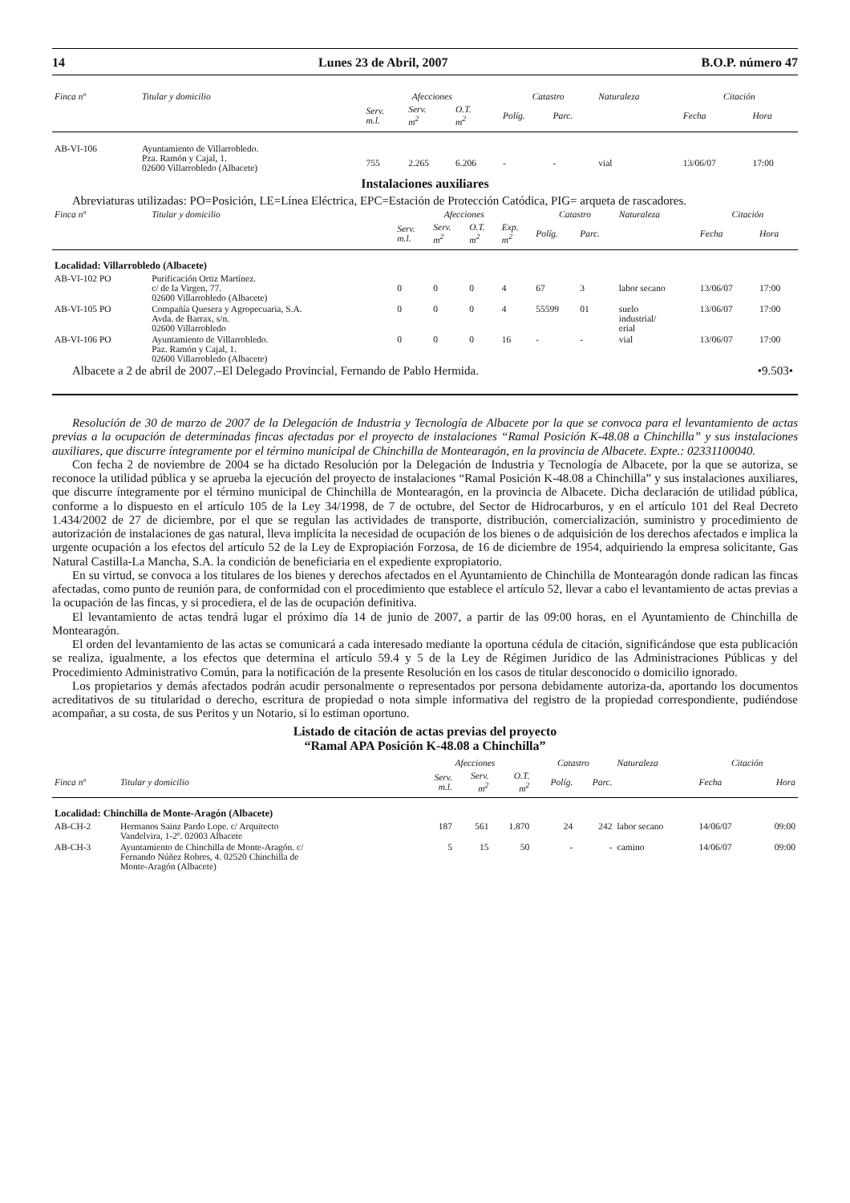14 Lunes 23 de Abril, 2007 B.O.P. número 47
| Finca nº | Titular y domicilio | Afecciones | | | Catastro | | Naturaleza | Citación | |
| --- | --- | --- | --- | --- | --- | --- | --- | --- | --- |
| | | Serv. m.l. | Serv. m<sup>2</sup> | O.T. m<sup>2</sup> | Políg. | Parc. | | Fecha | Hora |
| AB-VI-106 | Ayuntamiento de Villarrobledo. Pza. Ramón y Cajal, 1. 02600 Villarrobledo (Albacete) | 755 | 2.265 | 6.206 | - | - | vial | 13/06/07 | 17:00 |
Instalaciones auxiliares
Abreviaturas utilizadas: PO=Posición, LE=Línea Eléctrica, EPC=Estación de Protección Catódica, PIG= arqueta de rascadores.
| Finca nº | Titular y domicilio | Afecciones | | | | Catastro | | Naturaleza | Citación | |
| --- | --- | --- | --- | --- | --- | --- | --- | --- | --- | --- |
| | | Serv. m.l. | Serv. m<sup>2</sup> | O.T. m<sup>2</sup> | Exp. m<sup>2</sup> | Políg. | Parc. | | Fecha | Hora |
| Localidad: Villarrobledo (Albacete) | | | | | | | | | | |
| AB-VI-102 PO | Purificación Ortiz Martínez. c/ de la Virgen, 77. 02600 Villarrobledo (Albacete) | 0 | 0 | 0 | 4 | 67 | 3 | labor secano | 13/06/07 | 17:00 |
| AB-VI-105 PO | Compañía Quesera y Agropecuaria, S.A. Avda. de Barrax, s/n. 02600 Villarrobledo | 0 | 0 | 0 | 4 | 55599 | 01 | suelo industrial/ erial | 13/06/07 | 17:00 |
| AB-VI-106 PO | Ayuntamiento de Villarrobledo. Paz. Ramón y Cajal, 1. 02600 Villarrobledo (Albacete) | 0 | 0 | 0 | 16 | - | - | vial | 13/06/07 | 17:00 |
Albacete a 2 de abril de 2007.–El Delegado Provincial, Fernando de Pablo Hermida. •9.503•
Resolución de 30 de marzo de 2007 de la Delegación de Industria y Tecnología de Albacete por la que se convoca para el levantamiento de actas previas a la ocupación de determinadas fincas afectadas por el proyecto de instalaciones “Ramal Posición K-48.08 a Chinchilla” y sus instalaciones auxiliares, que discurre íntegramente por el término municipal de Chinchilla de Montearagón, en la provincia de Albacete. Expte.: 02331100040.
Con fecha 2 de noviembre de 2004 se ha dictado Resolución por la Delegación de Industria y Tecnología de Albacete, por la que se autoriza, se reconoce la utilidad pública y se aprueba la ejecución del proyecto de instalaciones “Ramal Posición K-48.08 a Chinchilla” y sus instalaciones auxiliares, que discurre íntegramente por el término municipal de Chinchilla de Montearagón, en la provincia de Albacete. Dicha declaración de utilidad pública, conforme a lo dispuesto en el artículo 105 de la Ley 34/1998, de 7 de octubre, del Sector de Hidrocarburos, y en el artículo 101 del Real Decreto 1.434/2002 de 27 de diciembre, por el que se regulan las actividades de transporte, distribución, comercialización, suministro y procedimiento de autorización de instalaciones de gas natural, lleva implícita la necesidad de ocupación de los bienes o de adquisición de los derechos afectados e implica la urgente ocupación a los efectos del artículo 52 de la Ley de Expropiación Forzosa, de 16 de diciembre de 1954, adquiriendo la empresa solicitante, Gas Natural Castilla-La Mancha, S.A. la condición de beneficiaria en el expediente expropiatorio.
En su virtud, se convoca a los titulares de los bienes y derechos afectados en el Ayuntamiento de Chinchilla de Montearagón donde radican las fincas afectadas, como punto de reunión para, de conformidad con el procedimiento que establece el artículo 52, llevar a cabo el levantamiento de actas previas a la ocupación de las fincas, y si procediera, el de las de ocupación definitiva.
El levantamiento de actas tendrá lugar el próximo día 14 de junio de 2007, a partir de las 09:00 horas, en el Ayuntamiento de Chinchilla de Montearagón.
El orden del levantamiento de las actas se comunicará a cada interesado mediante la oportuna cédula de citación, significándose que esta publicación se realiza, igualmente, a los efectos que determina el artículo 59.4 y 5 de la Ley de Régimen Jurídico de las Administraciones Públicas y del Procedimiento Administrativo Común, para la notificación de la presente Resolución en los casos de titular desconocido o domicilio ignorado.
Los propietarios y demás afectados podrán acudir personalmente o representados por persona debidamente autoriza-da, aportando los documentos acreditativos de su titularidad o derecho, escritura de propiedad o nota simple informativa del registro de la propiedad correspondiente, pudiéndose acompañar, a su costa, de sus Peritos y un Notario, si lo estiman oportuno.
Listado de citación de actas previas del proyecto
“Ramal APA Posición K-48.08 a Chinchilla”
| | | Afecciones | | | Catastro | | Naturaleza | Citación | |
| --- | --- | --- | --- | --- | --- | --- | --- | --- | --- |
| Finca nº | Titular y domicilio | Serv. m.l. | Serv. m<sup>2</sup> | O.T. m<sup>2</sup> | Políg. | Parc. | | Fecha | Hora |
| Localidad: Chinchilla de Monte-Aragón (Albacete) | | | | | | | | | |
| AB-CH-2 | Hermanos Sainz Pardo Lope. c/ Arquitecto Vandelvira, 1-2º. 02003 Albacete | 187 | 561 | 1.870 | 24 | 242 | labor secano | 14/06/07 | 09:00 |
| AB-CH-3 | Ayuntamiento de Chinchilla de Monte-Aragón. c/ Fernando Núñez Robres, 4. 02520 Chinchilla de Monte-Aragón (Albacete) | 5 | 15 | 50 | - | - | camino | 14/06/07 | 09:00 |